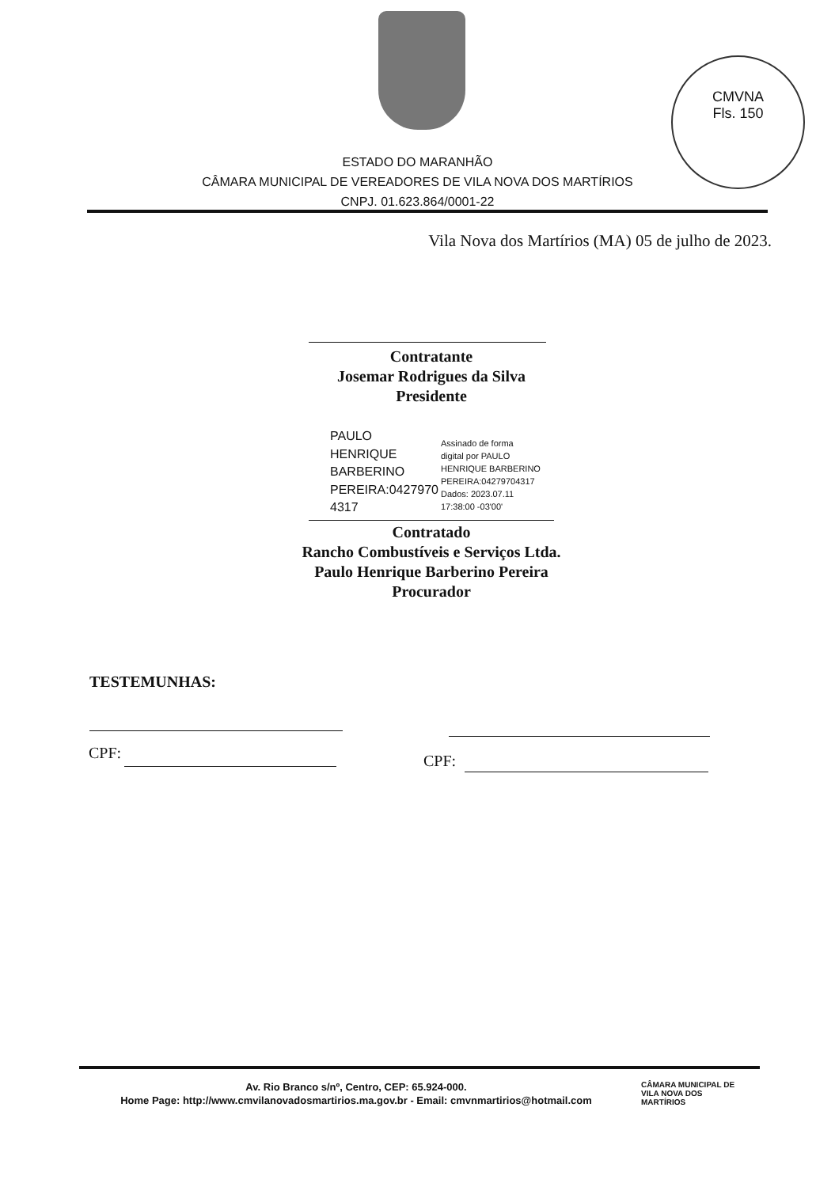CMVNA
Fls. 150
ESTADO DO MARANHÃO
CÂMARA MUNICIPAL DE VEREADORES DE VILA NOVA DOS MARTÍRIOS
CNPJ. 01.623.864/0001-22
Vila Nova dos Martírios (MA) 05 de julho de 2023.
Contratante
Josemar Rodrigues da Silva
Presidente
PAULO
HENRIQUE
BARBERINO
PEREIRA:0427970
4317
Assinado de forma
digital por PAULO
HENRIQUE BARBERINO
PEREIRA:04279704317
Dados: 2023.07.11
17:38:00 -03'00'
Contratado
Rancho Combustíveis e Serviços Ltda.
Paulo Henrique Barberino Pereira
Procurador
TESTEMUNHAS:
CPF: CPF:
Av. Rio Branco s/nº, Centro, CEP: 65.924-000.
Home Page: http://www.cmvilanovadosmartirios.ma.gov.br - Email: cmvnmartirios@hotmail.com
CÂMARA MUNICIPAL DE
VILA NOVA DOS
MARTÍRIOS